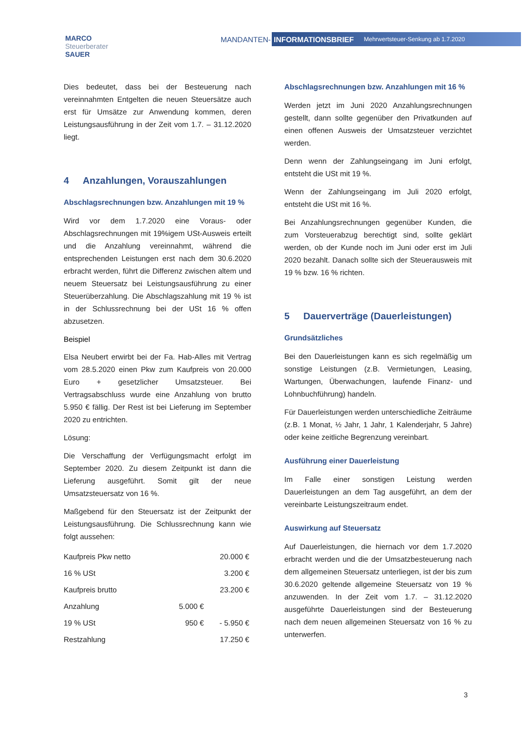MARCO
Steuerberater
SAUER
MANDANTEN-
INFORMATIONSBRIEF Mehrwertsteuer-Senkung ab 1.7.2020
Dies bedeutet, dass bei der Besteuerung nach vereinnahmten Entgelten die neuen Steuersätze auch erst für Umsätze zur Anwendung kommen, deren Leistungsausführung in der Zeit vom 1.7. – 31.12.2020 liegt.
4 Anzahlungen, Vorauszahlungen
Abschlagsrechnungen bzw. Anzahlungen mit 19 %
Wird vor dem 1.7.2020 eine Voraus- oder Abschlagsrechnungen mit 19%igem USt-Ausweis erteilt und die Anzahlung vereinnahmt, während die entsprechenden Leistungen erst nach dem 30.6.2020 erbracht werden, führt die Differenz zwischen altem und neuem Steuersatz bei Leistungsausführung zu einer Steuerüberzahlung. Die Abschlagszahlung mit 19 % ist in der Schlussrechnung bei der USt 16 % offen abzusetzen.
Beispiel
Elsa Neubert erwirbt bei der Fa. Hab-Alles mit Vertrag vom 28.5.2020 einen Pkw zum Kaufpreis von 20.000 Euro + gesetzlicher Umsatzsteuer. Bei Vertragsabschluss wurde eine Anzahlung von brutto 5.950 € fällig. Der Rest ist bei Lieferung im September 2020 zu entrichten.
Lösung:
Die Verschaffung der Verfügungsmacht erfolgt im September 2020. Zu diesem Zeitpunkt ist dann die Lieferung ausgeführt. Somit gilt der neue Umsatzsteuersatz von 16 %.
Maßgebend für den Steuersatz ist der Zeitpunkt der Leistungsausführung. Die Schlussrechnung kann wie folgt aussehen:
| Kaufpreis Pkw netto | | 20.000 € |
| 16 % USt | | 3.200 € |
| Kaufpreis brutto | | 23.200 € |
| Anzahlung | 5.000 € | |
| 19 % USt | 950 € | - 5.950 € |
| Restzahlung | | 17.250 € |
Abschlagsrechnungen bzw. Anzahlungen mit 16 %
Werden jetzt im Juni 2020 Anzahlungsrechnungen gestellt, dann sollte gegenüber den Privatkunden auf einen offenen Ausweis der Umsatzsteuer verzichtet werden.
Denn wenn der Zahlungseingang im Juni erfolgt, entsteht die USt mit 19 %.
Wenn der Zahlungseingang im Juli 2020 erfolgt, entsteht die USt mit 16 %.
Bei Anzahlungsrechnungen gegenüber Kunden, die zum Vorsteuerabzug berechtigt sind, sollte geklärt werden, ob der Kunde noch im Juni oder erst im Juli 2020 bezahlt. Danach sollte sich der Steuerausweis mit 19 % bzw. 16 % richten.
5 Dauerverträge (Dauerleistungen)
Grundsätzliches
Bei den Dauerleistungen kann es sich regelmäßig um sonstige Leistungen (z.B. Vermietungen, Leasing, Wartungen, Überwachungen, laufende Finanz- und Lohnbuchführung) handeln.
Für Dauerleistungen werden unterschiedliche Zeiträume (z.B. 1 Monat, ½ Jahr, 1 Jahr, 1 Kalenderjahr, 5 Jahre) oder keine zeitliche Begrenzung vereinbart.
Ausführung einer Dauerleistung
Im Falle einer sonstigen Leistung werden Dauerleistungen an dem Tag ausgeführt, an dem der vereinbarte Leistungszeitraum endet.
Auswirkung auf Steuersatz
Auf Dauerleistungen, die hiernach vor dem 1.7.2020 erbracht werden und die der Umsatzbesteuerung nach dem allgemeinen Steuersatz unterliegen, ist der bis zum 30.6.2020 geltende allgemeine Steuersatz von 19 % anzuwenden. In der Zeit vom 1.7. – 31.12.2020 ausgeführte Dauerleistungen sind der Besteuerung nach dem neuen allgemeinen Steuersatz von 16 % zu unterwerfen.
3